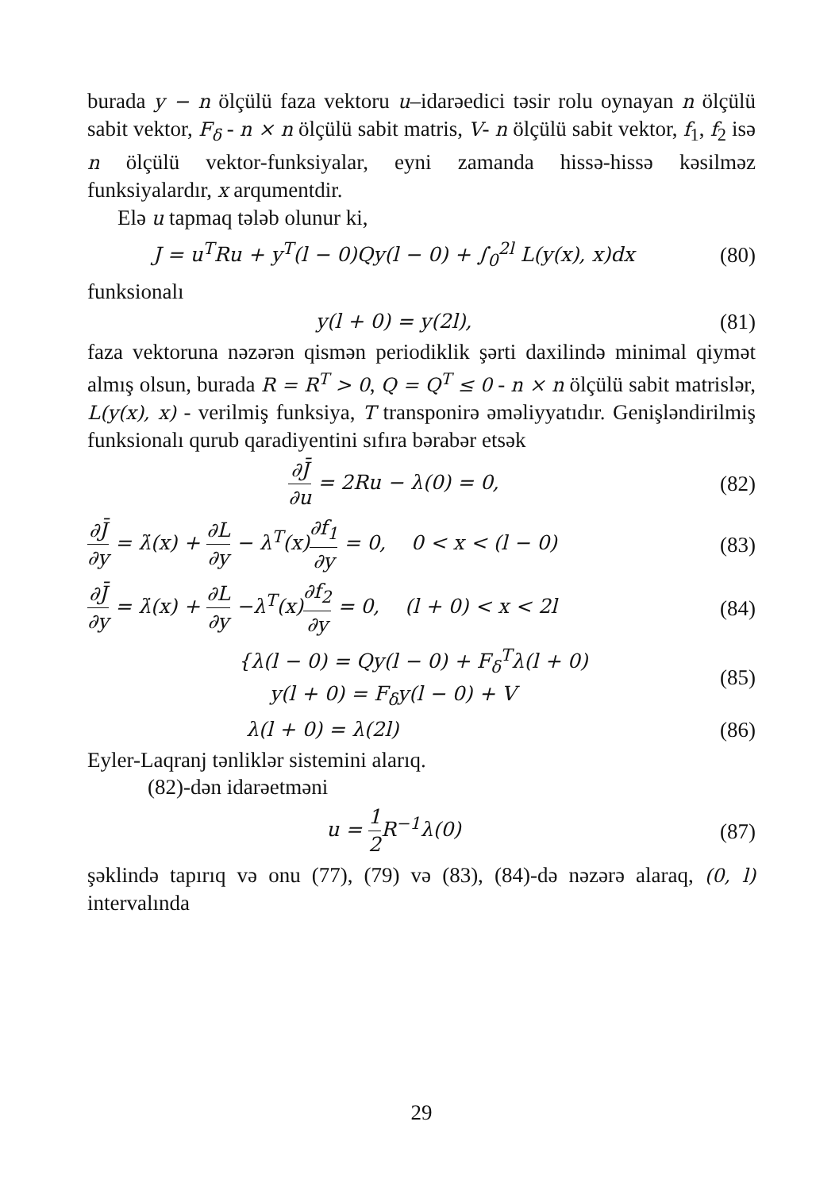burada y − n ölçülü faza vektoru u–idarəedici təsir rolu oynayan n ölçülü sabit vektor, F<sub>δ</sub> - n × n ölçülü sabit matris, V- n ölçülü sabit vektor, f<sub>1</sub>, f<sub>2</sub> isə n ölçülü vektor-funksiyalar, eyni zamanda hissə-hissə kəsilməz funksiyalardır, x arqumentdir.
Elə u tapmaq tələb olunur ki,
J = u<sup>T</sup>Ru + y<sup>T</sup>(l − 0)Qy(l − 0) + ∫<sub>0</sub><sup>2l</sup> L(y(x), x)dx
(80)
funksionalı
y(l + 0) = y(2l), (81)
faza vektoruna nəzərən qismən periodiklik şərti daxilində minimal qiymət almış olsun, burada R = R<sup>T</sup> > 0, Q = Q<sup>T</sup> ≤ 0 - n × n ölçülü sabit matrislər, L(y(x), x) - verilmiş funksiya, T transponirə əməliyyatıdır. Genişləndirilmiş funksionalı qurub qaradiyentini sıfıra bərabər etsək
∂J̄ ∂u = 2Ru − λ(0) = 0, (82)
∂J̄ ∂y = λ̇(x) + ∂L ∂y − λ<sup>T</sup>(x)∂f<sub>1</sub> ∂y = 0, 0 < x < (l − 0)
(83)
∂J̄ ∂y = λ̇(x) + ∂L ∂y −λ<sup>T</sup>(x)∂f<sub>2</sub> ∂y = 0, (l + 0) < x < 2l
(84)
{λ(l − 0) = Qy(l − 0) + F<sub>δ</sub><sup>T</sup>λ(l + 0)
y(l + 0) = F<sub>δ</sub>y(l − 0) + V
(85)
λ(l + 0) = λ(2l) (86)
Eyler-Laqranj tənliklər sistemini alarıq.
(82)-dən idarəetməni
u = 1 2 R<sup>−1</sup>λ(0) (87)
şəklində tapırıq və onu (77), (79) və (83), (84)-də nəzərə alaraq, (0, l) intervalında
29